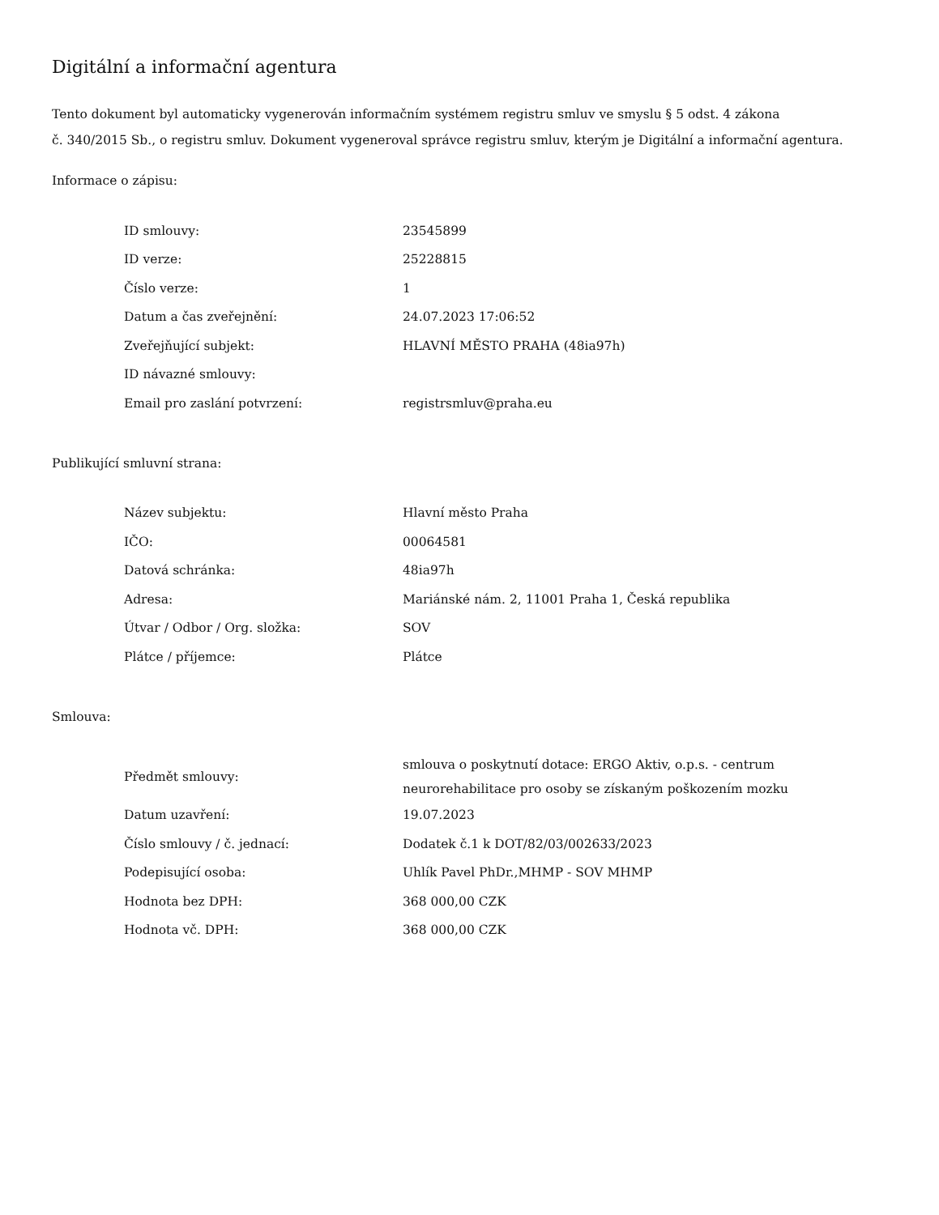Digitální a informační agentura
Tento dokument byl automaticky vygenerován informačním systémem registru smluv ve smyslu § 5 odst. 4 zákona
č. 340/2015 Sb., o registru smluv. Dokument vygeneroval správce registru smluv, kterým je Digitální a informační agentura.
Informace o zápisu:
| ID smlouvy: | 23545899 |
| ID verze: | 25228815 |
| Číslo verze: | 1 |
| Datum a čas zveřejnění: | 24.07.2023 17:06:52 |
| Zveřejňující subjekt: | HLAVNÍ MĚSTO PRAHA (48ia97h) |
| ID návazné smlouvy: | |
| Email pro zaslání potvrzení: | registrsmluv@praha.eu |
Publikující smluvní strana:
| Název subjektu: | Hlavní město Praha |
| IČO: | 00064581 |
| Datová schránka: | 48ia97h |
| Adresa: | Mariánské nám. 2, 11001 Praha 1, Česká republika |
| Útvar / Odbor / Org. složka: | SOV |
| Plátce / příjemce: | Plátce |
Smlouva:
| Předmět smlouvy: | smlouva o poskytnutí dotace: ERGO Aktiv, o.p.s. - centrum neurorehabilitace pro osoby se získaným poškozením mozku |
| Datum uzavření: | 19.07.2023 |
| Číslo smlouvy / č. jednací: | Dodatek č.1 k DOT/82/03/002633/2023 |
| Podepisující osoba: | Uhlík Pavel PhDr.,MHMP - SOV MHMP |
| Hodnota bez DPH: | 368 000,00 CZK |
| Hodnota vč. DPH: | 368 000,00 CZK |